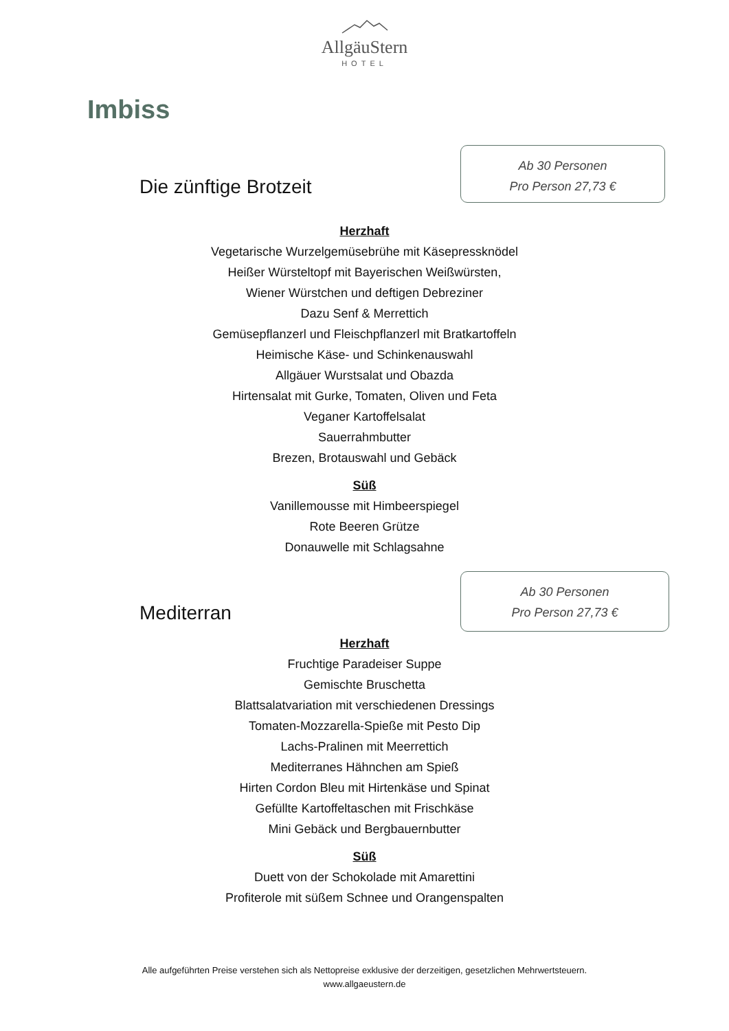AllgäuStern
HOTEL
Imbiss
Die zünftige Brotzeit
Ab 30 Personen
Pro Person 27,73 €
Herzhaft
Vegetarische Wurzelgemüsebrühe mit Käsepressknödel
Heißer Würsteltopf mit Bayerischen Weißwürsten,
Wiener Würstchen und deftigen Debreziner
Dazu Senf & Merrettich
Gemüsepflanzerl und Fleischpflanzerl mit Bratkartoffeln
Heimische Käse- und Schinkenauswahl
Allgäuer Wurstsalat und Obazda
Hirtensalat mit Gurke, Tomaten, Oliven und Feta
Veganer Kartoffelsalat
Sauerrahmbutter
Brezen, Brotauswahl und Gebäck
Süß
Vanillemousse mit Himbeerspiegel
Rote Beeren Grütze
Donauwelle mit Schlagsahne
Mediterran
Ab 30 Personen
Pro Person 27,73 €
Herzhaft
Fruchtige Paradeiser Suppe
Gemischte Bruschetta
Blattsalatvariation mit verschiedenen Dressings
Tomaten-Mozzarella-Spieße mit Pesto Dip
Lachs-Pralinen mit Meerrettich
Mediterranes Hähnchen am Spieß
Hirten Cordon Bleu mit Hirtenkäse und Spinat
Gefüllte Kartoffeltaschen mit Frischkäse
Mini Gebäck und Bergbauernbutter
Süß
Duett von der Schokolade mit Amarettini
Profiterole mit süßem Schnee und Orangenspalten
Alle aufgeführten Preise verstehen sich als Nettopreise exklusive der derzeitigen, gesetzlichen Mehrwertsteuern.
www.allgaeustern.de